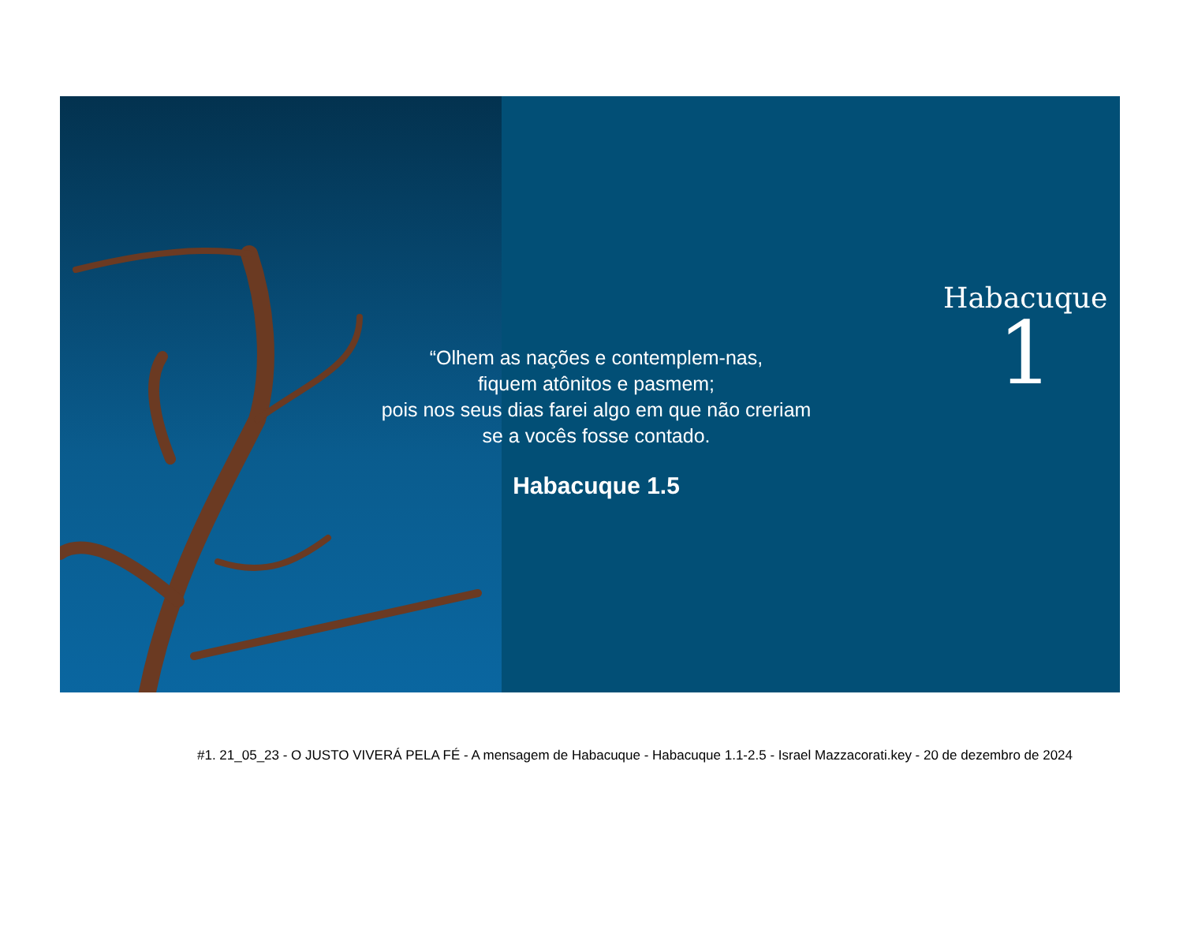“Olhem as nações e contemplem-nas,
fiquem atônitos e pasmem;
pois nos seus dias farei algo em que não creriam
se a vocês fosse contado.
Habacuque 1.5
Habacuque
1
#1. 21_05_23 - O JUSTO VIVERÁ PELA FÉ - A mensagem de Habacuque - Habacuque 1.1-2.5 - Israel Mazzacorati.key - 20 de dezembro de 2024